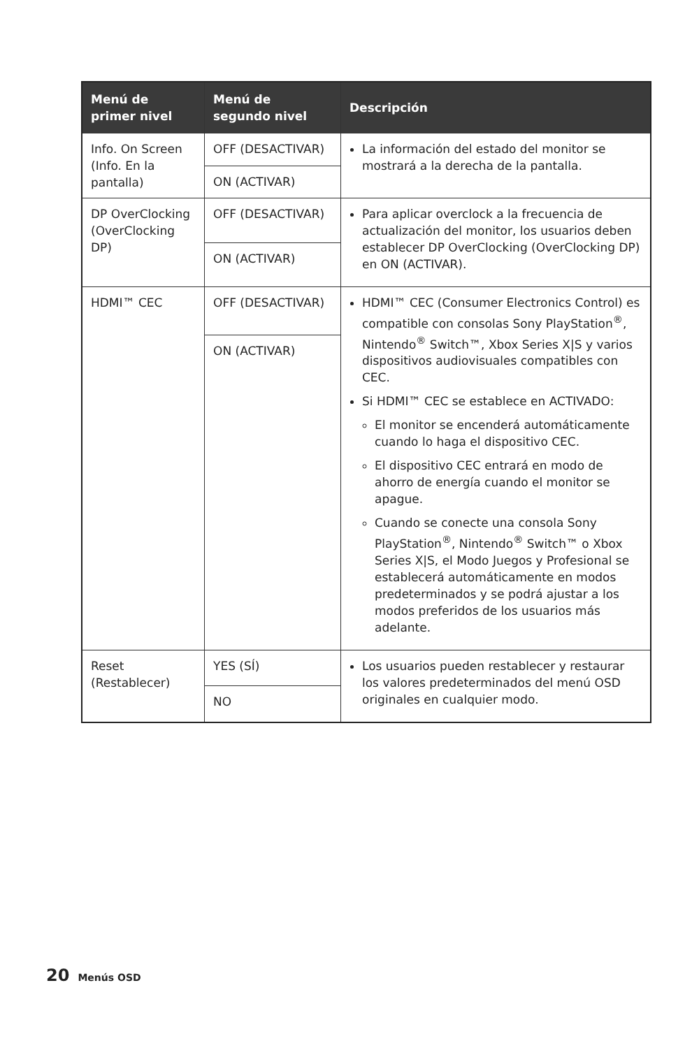| Menú de primer nivel | Menú de segundo nivel | Descripción |
| --- | --- | --- |
| Info. On Screen (Info. En la pantalla) | OFF (DESACTIVAR) | La información del estado del monitor se mostrará a la derecha de la pantalla. |
| | ON (ACTIVAR) | |
| DP OverClocking (OverClocking DP) | OFF (DESACTIVAR) | Para aplicar overclock a la frecuencia de actualización del monitor, los usuarios deben establecer DP OverClocking (OverClocking DP) en ON (ACTIVAR). |
| | ON (ACTIVAR) | |
| HDMI™ CEC | OFF (DESACTIVAR) | HDMI™ CEC (Consumer Electronics Control) es compatible con consolas Sony PlayStation<sup>®</sup>, Nintendo<sup>®</sup> Switch™, Xbox Series X/S y varios dispositivos audiovisuales compatibles con CEC. Si HDMI™ CEC se establece en ACTIVADO: El monitor se encenderá automáticamente cuando lo haga el dispositivo CEC. El dispositivo CEC entrará en modo de ahorro de energía cuando el monitor se apague. Cuando se conecte una consola Sony PlayStation<sup>®</sup>, Nintendo<sup>®</sup> Switch™ o Xbox Series X/S, el Modo Juegos y Profesional se establecerá automáticamente en modos predeterminados y se podrá ajustar a los modos preferidos de los usuarios más adelante. |
| | ON (ACTIVAR) | |
| Reset (Restablecer) | YES (SÍ) | Los usuarios pueden restablecer y restaurar los valores predeterminados del menú OSD originales en cualquier modo. |
| | NO | |
20 Menús OSD